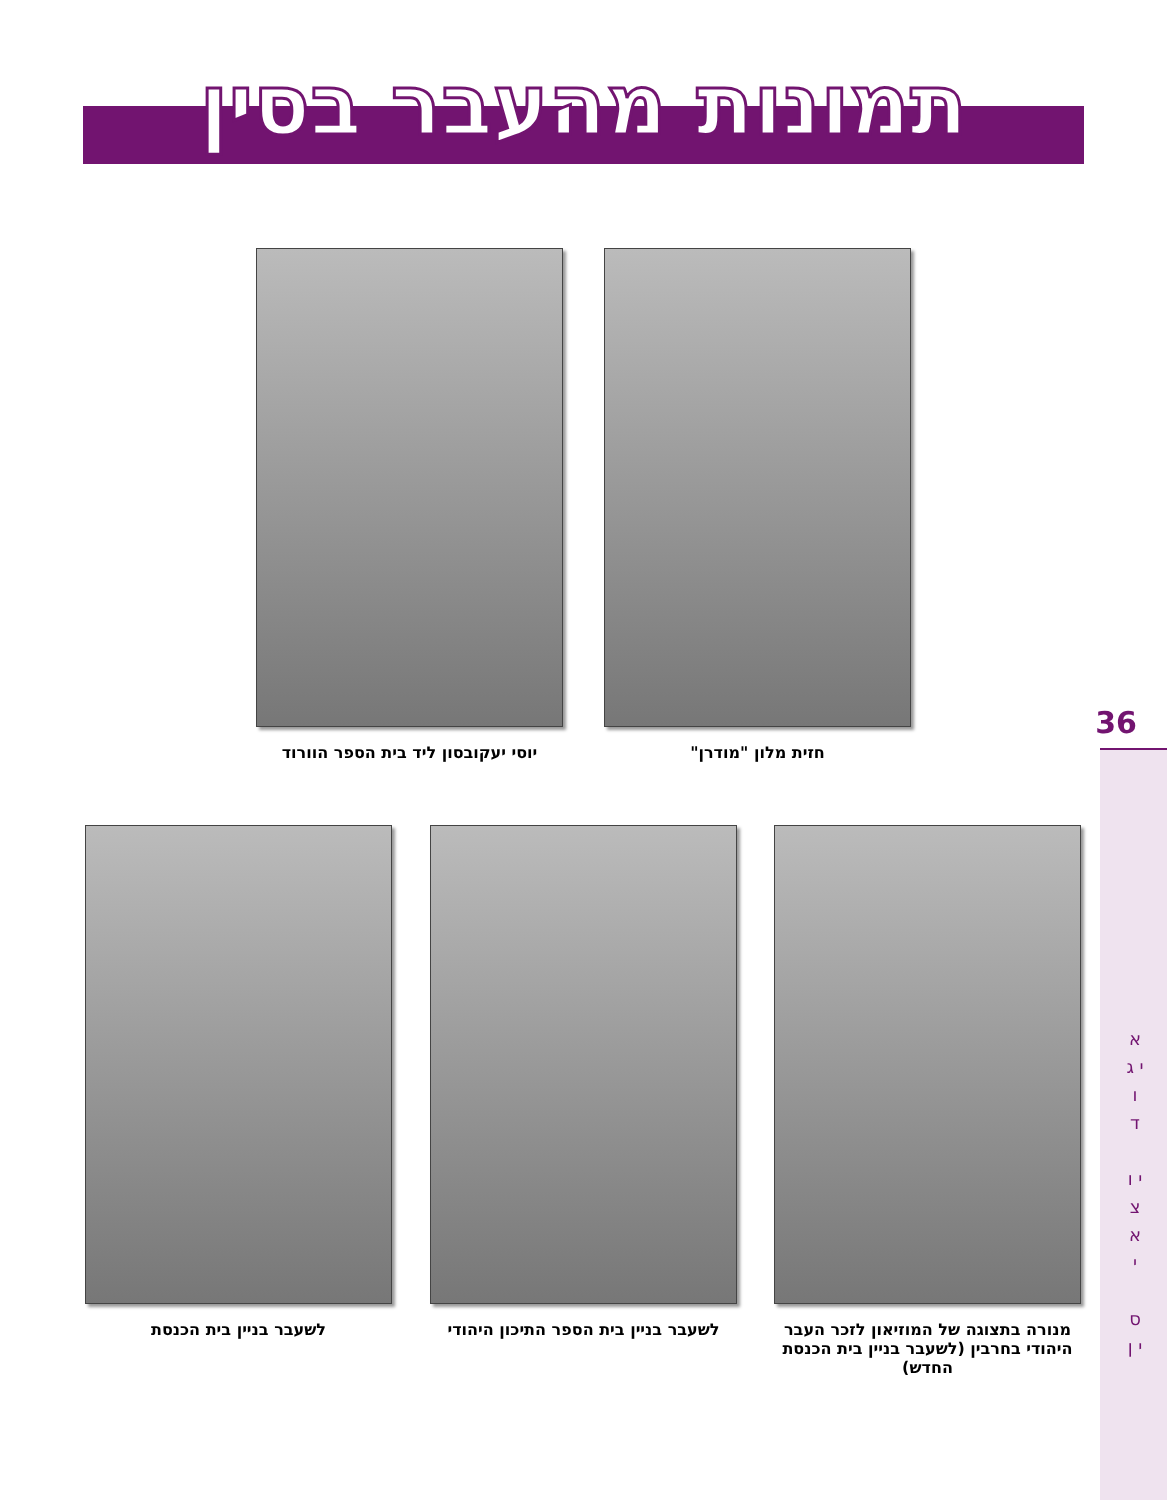תמונות מהעבר בסין
יוסי יעקובסון ליד בית הספר הוורוד
חזית מלון "מודרן"
לשעבר בניין בית הכנסת
לשעבר בניין בית הספר התיכון היהודי
מנורה בתצוגה של המוזיאון לזכר העבר היהודי בחרבין (לשעבר בניין בית הכנסת החדש)
36
א י ג ו ד
י ו צ א י
ס י ן